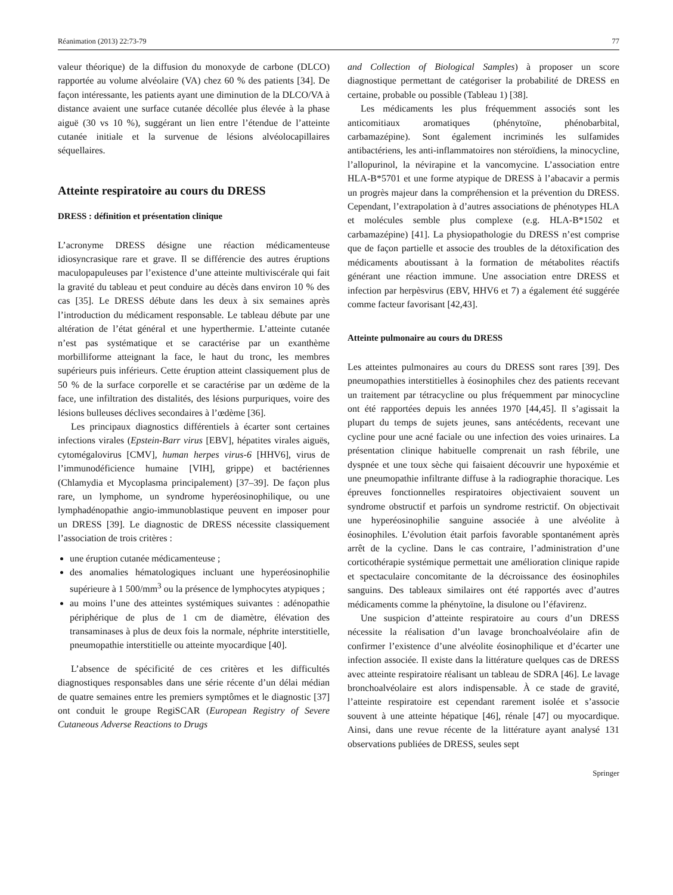Réanimation (2013) 22:73-79 77
valeur théorique) de la diffusion du monoxyde de carbone (DLCO) rapportée au volume alvéolaire (VA) chez 60 % des patients [34]. De façon intéressante, les patients ayant une diminution de la DLCO/VA à distance avaient une surface cutanée décollée plus élevée à la phase aiguë (30 vs 10 %), suggérant un lien entre l’étendue de l’atteinte cutanée initiale et la survenue de lésions alvéolocapillaires séquellaires.
Atteinte respiratoire au cours du DRESS
DRESS : définition et présentation clinique
L’acronyme DRESS désigne une réaction médicamenteuse idiosyncrasique rare et grave. Il se différencie des autres éruptions maculopapuleuses par l’existence d’une atteinte multiviscérale qui fait la gravité du tableau et peut conduire au décès dans environ 10 % des cas [35]. Le DRESS débute dans les deux à six semaines après l’introduction du médicament responsable. Le tableau débute par une altération de l’état général et une hyperthermie. L’atteinte cutanée n’est pas systématique et se caractérise par un exanthème morbilliforme atteignant la face, le haut du tronc, les membres supérieurs puis inférieurs. Cette éruption atteint classiquement plus de 50 % de la surface corporelle et se caractérise par un œdème de la face, une infiltration des distalités, des lésions purpuriques, voire des lésions bulleuses déclives secondaires à l’œdème [36].
Les principaux diagnostics différentiels à écarter sont certaines infections virales (Epstein-Barr virus [EBV], hépatites virales aiguës, cytomégalovirus [CMV], human herpes virus-6 [HHV6], virus de l’immunodéficience humaine [VIH], grippe) et bactériennes (Chlamydia et Mycoplasma principalement) [37–39]. De façon plus rare, un lymphome, un syndrome hyperéosinophilique, ou une lymphadénopathie angio-immunoblastique peuvent en imposer pour un DRESS [39]. Le diagnostic de DRESS nécessite classiquement l’association de trois critères :
une éruption cutanée médicamenteuse ;
des anomalies hématologiques incluant une hyperéosinophilie supérieure à 1 500/mm<sup>3</sup> ou la présence de lymphocytes atypiques ;
au moins l’une des atteintes systémiques suivantes : adénopathie périphérique de plus de 1 cm de diamètre, élévation des transaminases à plus de deux fois la normale, néphrite interstitielle, pneumopathie interstitielle ou atteinte myocardique [40].
L’absence de spécificité de ces critères et les difficultés diagnostiques responsables dans une série récente d’un délai médian de quatre semaines entre les premiers symptômes et le diagnostic [37] ont conduit le groupe RegiSCAR (European Registry of Severe Cutaneous Adverse Reactions to Drugs
and Collection of Biological Samples) à proposer un score diagnostique permettant de catégoriser la probabilité de DRESS en certaine, probable ou possible (Tableau 1) [38].
Les médicaments les plus fréquemment associés sont les anticomitiaux aromatiques (phénytoïne, phénobarbital, carbamazépine). Sont également incriminés les sulfamides antibactériens, les anti-inflammatoires non stéroïdiens, la minocycline, l’allopurinol, la névirapine et la vancomycine. L’association entre HLA-B*5701 et une forme atypique de DRESS à l’abacavir a permis un progrès majeur dans la compréhension et la prévention du DRESS. Cependant, l’extrapolation à d’autres associations de phénotypes HLA et molécules semble plus complexe (e.g. HLA-B*1502 et carbamazépine) [41]. La physiopathologie du DRESS n’est comprise que de façon partielle et associe des troubles de la détoxification des médicaments aboutissant à la formation de métabolites réactifs générant une réaction immune. Une association entre DRESS et infection par herpèsvirus (EBV, HHV6 et 7) a également été suggérée comme facteur favorisant [42,43].
Atteinte pulmonaire au cours du DRESS
Les atteintes pulmonaires au cours du DRESS sont rares [39]. Des pneumopathies interstitielles à éosinophiles chez des patients recevant un traitement par tétracycline ou plus fréquemment par minocycline ont été rapportées depuis les années 1970 [44,45]. Il s’agissait la plupart du temps de sujets jeunes, sans antécédents, recevant une cycline pour une acné faciale ou une infection des voies urinaires. La présentation clinique habituelle comprenait un rash fébrile, une dyspnée et une toux sèche qui faisaient découvrir une hypoxémie et une pneumopathie infiltrante diffuse à la radiographie thoracique. Les épreuves fonctionnelles respiratoires objectivaient souvent un syndrome obstructif et parfois un syndrome restrictif. On objectivait une hyperéosinophilie sanguine associée à une alvéolite à éosinophiles. L’évolution était parfois favorable spontanément après arrêt de la cycline. Dans le cas contraire, l’administration d’une corticothérapie systémique permettait une amélioration clinique rapide et spectaculaire concomitante de la décroissance des éosinophiles sanguins. Des tableaux similaires ont été rapportés avec d’autres médicaments comme la phénytoïne, la disulone ou l’éfavirenz.
Une suspicion d’atteinte respiratoire au cours d’un DRESS nécessite la réalisation d’un lavage bronchoalvéolaire afin de confirmer l’existence d’une alvéolite éosinophilique et d’écarter une infection associée. Il existe dans la littérature quelques cas de DRESS avec atteinte respiratoire réalisant un tableau de SDRA [46]. Le lavage bronchoalvéolaire est alors indispensable. À ce stade de gravité, l’atteinte respiratoire est cependant rarement isolée et s’associe souvent à une atteinte hépatique [46], rénale [47] ou myocardique. Ainsi, dans une revue récente de la littérature ayant analysé 131 observations publiées de DRESS, seules sept
Springer